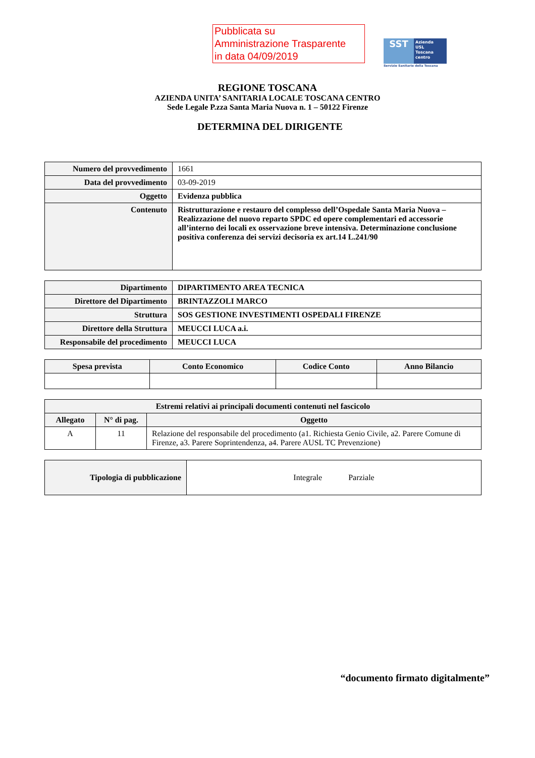Pubblicata su
Amministrazione Trasparente
in data 04/09/2019
SST
Azienda
USL
Toscana
centro
Servizio Sanitario della Toscana
REGIONE TOSCANA
AZIENDA UNITA’ SANITARIA LOCALE TOSCANA CENTRO
Sede Legale P.zza Santa Maria Nuova n. 1 – 50122 Firenze
DETERMINA DEL DIRIGENTE
| Numero del provvedimento | 1661 |
| Data del provvedimento | 03-09-2019 |
| Oggetto | Evidenza pubblica |
| Contenuto | Ristrutturazione e restauro del complesso dell’Ospedale Santa Maria Nuova – Realizzazione del nuovo reparto SPDC ed opere complementari ed accessorie all’interno dei locali ex osservazione breve intensiva. Determinazione conclusione positiva conferenza dei servizi decisoria ex art.14 L.241/90 |
| Dipartimento | DIPARTIMENTO AREA TECNICA |
| Direttore del Dipartimento | BRINTAZZOLI MARCO |
| Struttura | SOS GESTIONE INVESTIMENTI OSPEDALI FIRENZE |
| Direttore della Struttura | MEUCCI LUCA a.i. |
| Responsabile del procedimento | MEUCCI LUCA |
| Spesa prevista | Conto Economico | Codice Conto | Anno Bilancio |
| --- | --- | --- | --- |
| Estremi relativi ai principali documenti contenuti nel fascicolo | | |
| --- | --- | --- |
| Allegato | N° di pag. | Oggetto |
| A | 11 | Relazione del responsabile del procedimento (a1. Richiesta Genio Civile, a2. Parere Comune di Firenze, a3. Parere Soprintendenza, a4. Parere AUSL TC Prevenzione) |
| Tipologia di pubblicazione | Integrale Parziale |
“documento firmato digitalmente”